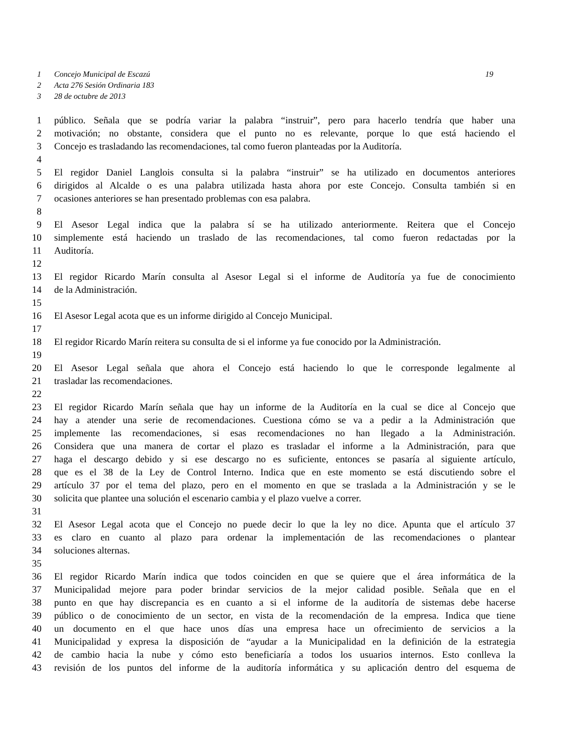1 Concejo Municipal de Escazú 19
2 Acta 276 Sesión Ordinaria 183
3 28 de octubre de 2013
1 público. Señala que se podría variar la palabra “instruir”, pero para hacerlo tendría que haber una
2 motivación; no obstante, considera que el punto no es relevante, porque lo que está haciendo el
3 Concejo es trasladando las recomendaciones, tal como fueron planteadas por la Auditoría.
4
5 El regidor Daniel Langlois consulta si la palabra “instruir” se ha utilizado en documentos anteriores
6 dirigidos al Alcalde o es una palabra utilizada hasta ahora por este Concejo. Consulta también si en
7 ocasiones anteriores se han presentado problemas con esa palabra.
8
9 El Asesor Legal indica que la palabra sí se ha utilizado anteriormente. Reitera que el Concejo
10 simplemente está haciendo un traslado de las recomendaciones, tal como fueron redactadas por la
11 Auditoría.
12
13 El regidor Ricardo Marín consulta al Asesor Legal si el informe de Auditoría ya fue de conocimiento
14 de la Administración.
15
16 El Asesor Legal acota que es un informe dirigido al Concejo Municipal.
17
18 El regidor Ricardo Marín reitera su consulta de si el informe ya fue conocido por la Administración.
19
20 El Asesor Legal señala que ahora el Concejo está haciendo lo que le corresponde legalmente al
21 trasladar las recomendaciones.
22
23 El regidor Ricardo Marín señala que hay un informe de la Auditoría en la cual se dice al Concejo que
24 hay a atender una serie de recomendaciones. Cuestiona cómo se va a pedir a la Administración que
25 implemente las recomendaciones, si esas recomendaciones no han llegado a la Administración.
26 Considera que una manera de cortar el plazo es trasladar el informe a la Administración, para que
27 haga el descargo debido y si ese descargo no es suficiente, entonces se pasaría al siguiente artículo,
28 que es el 38 de la Ley de Control Interno. Indica que en este momento se está discutiendo sobre el
29 artículo 37 por el tema del plazo, pero en el momento en que se traslada a la Administración y se le
30 solicita que plantee una solución el escenario cambia y el plazo vuelve a correr.
31
32 El Asesor Legal acota que el Concejo no puede decir lo que la ley no dice. Apunta que el artículo 37
33 es claro en cuanto al plazo para ordenar la implementación de las recomendaciones o plantear
34 soluciones alternas.
35
36 El regidor Ricardo Marín indica que todos coinciden en que se quiere que el área informática de la
37 Municipalidad mejore para poder brindar servicios de la mejor calidad posible. Señala que en el
38 punto en que hay discrepancia es en cuanto a si el informe de la auditoría de sistemas debe hacerse
39 público o de conocimiento de un sector, en vista de la recomendación de la empresa. Indica que tiene
40 un documento en el que hace unos días una empresa hace un ofrecimiento de servicios a la
41 Municipalidad y expresa la disposición de “ayudar a la Municipalidad en la definición de la estrategia
42 de cambio hacia la nube y cómo esto beneficiaría a todos los usuarios internos. Esto conlleva la
43 revisión de los puntos del informe de la auditoría informática y su aplicación dentro del esquema de